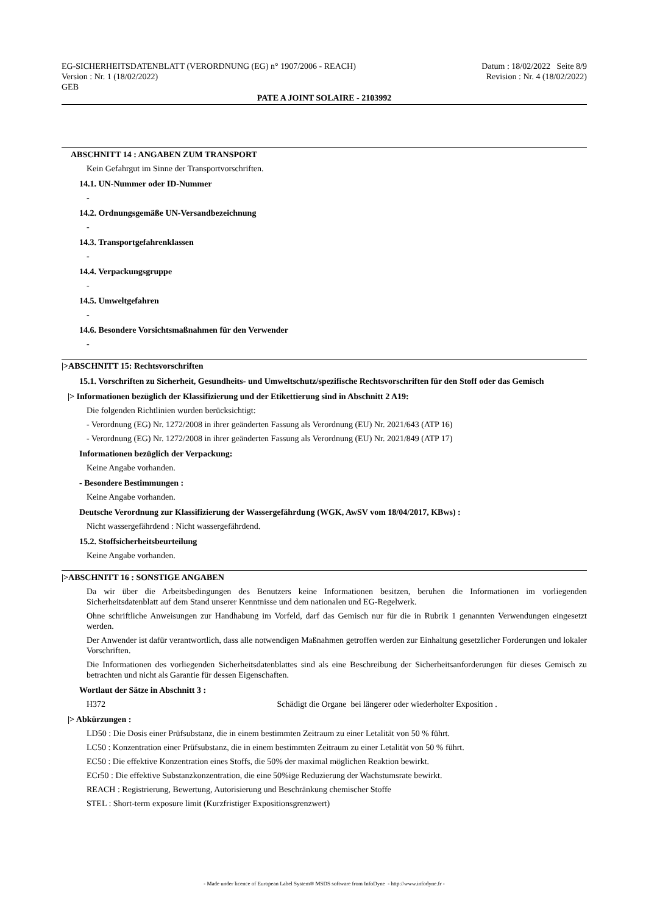EG-SICHERHEITSDATENBLATT (VERORDNUNG (EG) n° 1907/2006 - REACH)
Version : Nr. 1 (18/02/2022)
GEB
Datum : 18/02/2022 Seite 8/9
Revision : Nr. 4 (18/02/2022)
PATE A JOINT SOLAIRE - 2103992
ABSCHNITT 14 : ANGABEN ZUM TRANSPORT
Kein Gefahrgut im Sinne der Transportvorschriften.
14.1. UN-Nummer oder ID-Nummer
-
14.2. Ordnungsgemäße UN-Versandbezeichnung
-
14.3. Transportgefahrenklassen
-
14.4. Verpackungsgruppe
-
14.5. Umweltgefahren
-
14.6. Besondere Vorsichtsmaßnahmen für den Verwender
-
|>ABSCHNITT 15: Rechtsvorschriften
15.1. Vorschriften zu Sicherheit, Gesundheits- und Umweltschutz/spezifische Rechtsvorschriften für den Stoff oder das Gemisch
|> Informationen bezüglich der Klassifizierung und der Etikettierung sind in Abschnitt 2 A19:
Die folgenden Richtlinien wurden berücksichtigt:
- Verordnung (EG) Nr. 1272/2008 in ihrer geänderten Fassung als Verordnung (EU) Nr. 2021/643 (ATP 16)
- Verordnung (EG) Nr. 1272/2008 in ihrer geänderten Fassung als Verordnung (EU) Nr. 2021/849 (ATP 17)
Informationen bezüglich der Verpackung:
Keine Angabe vorhanden.
- Besondere Bestimmungen :
Keine Angabe vorhanden.
Deutsche Verordnung zur Klassifizierung der Wassergefährdung (WGK, AwSV vom 18/04/2017, KBws) :
Nicht wassergefährdend : Nicht wassergefährdend.
15.2. Stoffsicherheitsbeurteilung
Keine Angabe vorhanden.
|>ABSCHNITT 16 : SONSTIGE ANGABEN
Da wir über die Arbeitsbedingungen des Benutzers keine Informationen besitzen, beruhen die Informationen im vorliegenden Sicherheitsdatenblatt auf dem Stand unserer Kenntnisse und dem nationalen und EG-Regelwerk.
Ohne schriftliche Anweisungen zur Handhabung im Vorfeld, darf das Gemisch nur für die in Rubrik 1 genannten Verwendungen eingesetzt werden.
Der Anwender ist dafür verantwortlich, dass alle notwendigen Maßnahmen getroffen werden zur Einhaltung gesetzlicher Forderungen und lokaler Vorschriften.
Die Informationen des vorliegenden Sicherheitsdatenblattes sind als eine Beschreibung der Sicherheitsanforderungen für dieses Gemisch zu betrachten und nicht als Garantie für dessen Eigenschaften.
Wortlaut der Sätze in Abschnitt 3 :
H372 Schädigt die Organe bei längerer oder wiederholter Exposition .
|> Abkürzungen :
LD50 : Die Dosis einer Prüfsubstanz, die in einem bestimmten Zeitraum zu einer Letalität von 50 % führt.
LC50 : Konzentration einer Prüfsubstanz, die in einem bestimmten Zeitraum zu einer Letalität von 50 % führt.
EC50 : Die effektive Konzentration eines Stoffs, die 50% der maximal möglichen Reaktion bewirkt.
ECr50 : Die effektive Substanzkonzentration, die eine 50%ige Reduzierung der Wachstumsrate bewirkt.
REACH : Registrierung, Bewertung, Autorisierung und Beschränkung chemischer Stoffe
STEL : Short-term exposure limit (Kurzfristiger Expositionsgrenzwert)
- Made under licence of European Label System® MSDS software from InfoDyne - http://www.infodyne.fr -